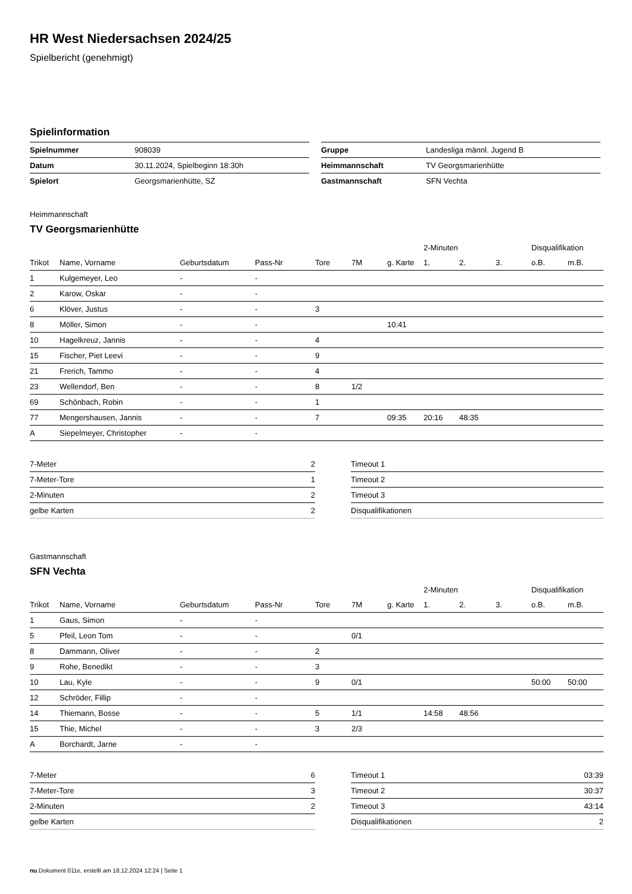HR West Niedersachsen 2024/25
Spielbericht (genehmigt)
Spielinformation
| Spielnummer | 908039 |
| Datum | 30.11.2024, Spielbeginn 18:30h |
| Spielort | Georgsmarienhütte, SZ |
| Gruppe | Landesliga männl. Jugend B |
| Heimmannschaft | TV Georgsmarienhütte |
| Gastmannschaft | SFN Vechta |
Heimmannschaft
TV Georgsmarienhütte
| | | | | | | | 2-Minuten | | | Disqualifikation | |
| --- | --- | --- | --- | --- | --- | --- | --- | --- | --- | --- | --- |
| Trikot | Name, Vorname | Geburtsdatum | Pass-Nr | Tore | 7M | g. Karte | 1. | 2. | 3. | o.B. | m.B. |
| 1 | Kulgemeyer, Leo | - | - | | | | | | | | |
| 2 | Karow, Oskar | - | - | | | | | | | | |
| 6 | Klöver, Justus | - | - | 3 | | | | | | | |
| 8 | Möller, Simon | - | - | | | 10:41 | | | | | |
| 10 | Hagelkreuz, Jannis | - | - | 4 | | | | | | | |
| 15 | Fischer, Piet Leevi | - | - | 9 | | | | | | | |
| 21 | Frerich, Tammo | - | - | 4 | | | | | | | |
| 23 | Wellendorf, Ben | - | - | 8 | 1/2 | | | | | | |
| 69 | Schönbach, Robin | - | - | 1 | | | | | | | |
| 77 | Mengershausen, Jannis | - | - | 7 | | 09:35 | 20:16 | 48:35 | | | |
| A | Siepelmeyer, Christopher | - | - | | | | | | | | |
| 7-Meter | 2 |
| 7-Meter-Tore | 1 |
| 2-Minuten | 2 |
| gelbe Karten | 2 |
| Timeout 1 | |
| Timeout 2 | |
| Timeout 3 | |
| Disqualifikationen | |
Gastmannschaft
SFN Vechta
| | | | | | | | 2-Minuten | | | Disqualifikation | |
| --- | --- | --- | --- | --- | --- | --- | --- | --- | --- | --- | --- |
| Trikot | Name, Vorname | Geburtsdatum | Pass-Nr | Tore | 7M | g. Karte | 1. | 2. | 3. | o.B. | m.B. |
| 1 | Gaus, Simon | - | - | | | | | | | | |
| 5 | Pfeil, Leon Tom | - | - | | 0/1 | | | | | | |
| 8 | Dammann, Oliver | - | - | 2 | | | | | | | |
| 9 | Rohe, Benedikt | - | - | 3 | | | | | | | |
| 10 | Lau, Kyle | - | - | 9 | 0/1 | | | | | 50:00 | 50:00 |
| 12 | Schröder, Fillip | - | - | | | | | | | | |
| 14 | Thiemann, Bosse | - | - | 5 | 1/1 | | 14:58 | 48:56 | | | |
| 15 | Thie, Michel | - | - | 3 | 2/3 | | | | | | |
| A | Borchardt, Jarne | - | - | | | | | | | | |
| 7-Meter | 6 |
| 7-Meter-Tore | 3 |
| 2-Minuten | 2 |
| gelbe Karten | |
| Timeout 1 | 03:39 |
| Timeout 2 | 30:37 |
| Timeout 3 | 43:14 |
| Disqualifikationen | 2 |
nu.Dokument 011e, erstellt am 18.12.2024 12:24 | Seite 1